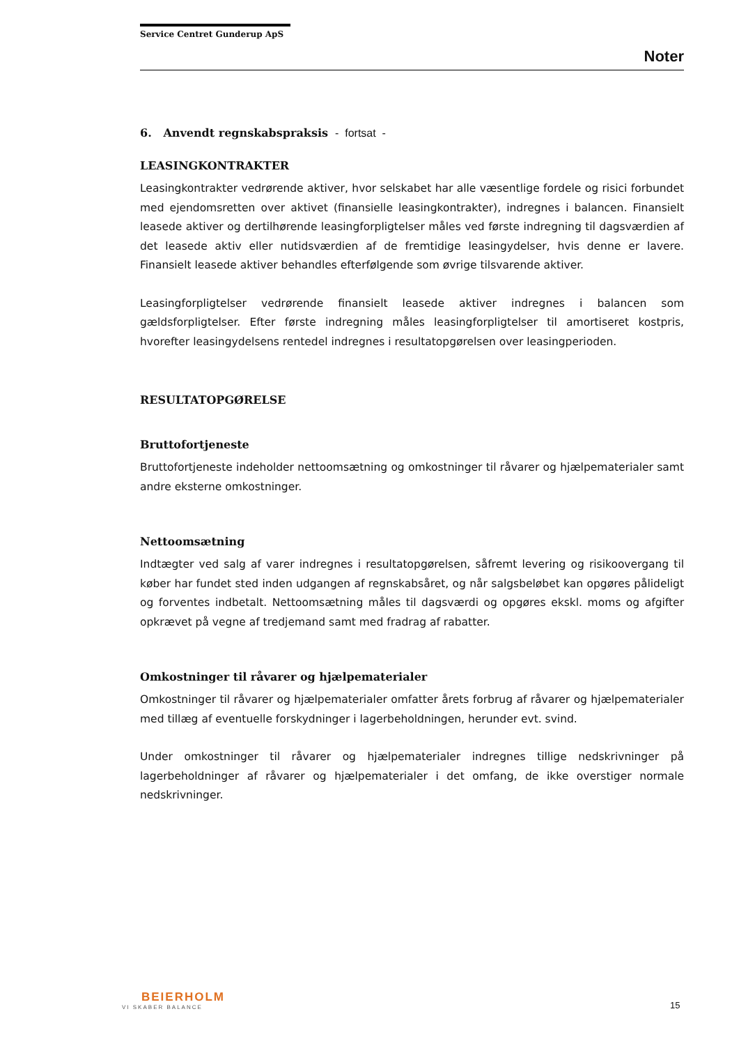Service Centret Gunderup ApS
Noter
6. Anvendt regnskabspraksis - fortsat -
LEASINGKONTRAKTER
Leasingkontrakter vedrørende aktiver, hvor selskabet har alle væsentlige fordele og risici forbundet med ejendomsretten over aktivet (finansielle leasingkontrakter), indregnes i balancen. Finansielt leasede aktiver og dertilhørende leasingforpligtelser måles ved første indregning til dagsværdien af det leasede aktiv eller nutidsværdien af de fremtidige leasingydelser, hvis denne er lavere. Finansielt leasede aktiver behandles efterfølgende som øvrige tilsvarende aktiver.
Leasingforpligtelser vedrørende finansielt leasede aktiver indregnes i balancen som gældsforpligtelser. Efter første indregning måles leasingforpligtelser til amortiseret kostpris, hvorefter leasingydelsens rentedel indregnes i resultatopgørelsen over leasingperioden.
RESULTATOPGØRELSE
Bruttofortjeneste
Bruttofortjeneste indeholder nettoomsætning og omkostninger til råvarer og hjælpematerialer samt andre eksterne omkostninger.
Nettoomsætning
Indtægter ved salg af varer indregnes i resultatopgørelsen, såfremt levering og risikoovergang til køber har fundet sted inden udgangen af regnskabsåret, og når salgsbeløbet kan opgøres pålideligt og forventes indbetalt. Nettoomsætning måles til dagsværdi og opgøres ekskl. moms og afgifter opkrævet på vegne af tredjemand samt med fradrag af rabatter.
Omkostninger til råvarer og hjælpematerialer
Omkostninger til råvarer og hjælpematerialer omfatter årets forbrug af råvarer og hjælpematerialer med tillæg af eventuelle forskydninger i lagerbeholdningen, herunder evt. svind.
Under omkostninger til råvarer og hjælpematerialer indregnes tillige nedskrivninger på lagerbeholdninger af råvarer og hjælpematerialer i det omfang, de ikke overstiger normale nedskrivninger.
BEIERHOLM
VI SKABER BALANCE
15